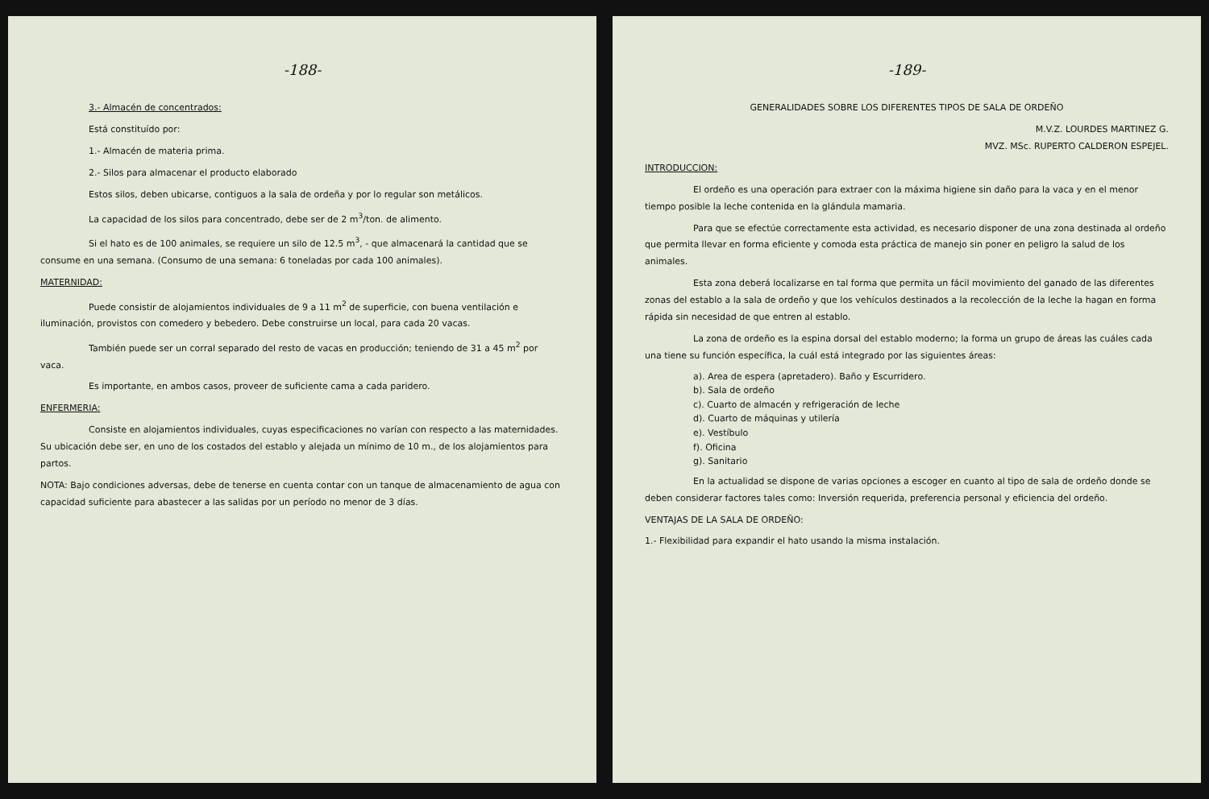-188-
3.- Almacén de concentrados:
Está constituído por:
1.- Almacén de materia prima.
2.- Silos para almacenar el producto elaborado
Estos silos, deben ubicarse, contiguos a la sala de ordeña y por lo regular son metálicos.
La capacidad de los silos para concentrado, debe ser de 2 m<sup>3</sup>/ton. de alimento.
Si el hato es de 100 animales, se requiere un silo de 12.5 m<sup>3</sup>, - que almacenará la cantidad que se consume en una semana. (Consumo de una semana: 6 toneladas por cada 100 animales).
MATERNIDAD:
Puede consistir de alojamientos individuales de 9 a 11 m<sup>2</sup> de superficie, con buena ventilación e iluminación, provistos con comedero y bebedero. Debe construirse un local, para cada 20 vacas.
También puede ser un corral separado del resto de vacas en producción; teniendo de 31 a 45 m<sup>2</sup> por vaca.
Es importante, en ambos casos, proveer de suficiente cama a cada paridero.
ENFERMERIA:
Consiste en alojamientos individuales, cuyas especificaciones no varían con respecto a las maternidades. Su ubicación debe ser, en uno de los costados del establo y alejada un mínimo de 10 m., de los alojamientos para partos.
NOTA: Bajo condiciones adversas, debe de tenerse en cuenta contar con un tanque de almacenamiento de agua con capacidad suficiente para abastecer a las salidas por un período no menor de 3 días.
-189-
GENERALIDADES SOBRE LOS DIFERENTES TIPOS DE SALA DE ORDEÑO
M.V.Z. LOURDES MARTINEZ G.
MVZ. MSc. RUPERTO CALDERON ESPEJEL.
INTRODUCCION:
El ordeño es una operación para extraer con la máxima higiene sin daño para la vaca y en el menor tiempo posible la leche contenida en la glándula mamaria.
Para que se efectúe correctamente esta actividad, es necesario disponer de una zona destinada al ordeño que permita llevar en forma eficiente y comoda esta práctica de manejo sin poner en peligro la salud de los animales.
Esta zona deberá localizarse en tal forma que permita un fácil movimiento del ganado de las diferentes zonas del establo a la sala de ordeño y que los vehículos destinados a la recolección de la leche la hagan en forma rápida sin necesidad de que entren al establo.
La zona de ordeño es la espina dorsal del establo moderno; la forma un grupo de áreas las cuáles cada una tiene su función específica, la cuál está integrado por las siguientes áreas:
a). Area de espera (apretadero). Baño y Escurridero.
b). Sala de ordeño
c). Cuarto de almacén y refrigeración de leche
d). Cuarto de máquinas y utilería
e). Vestíbulo
f). Oficina
g). Sanitario
En la actualidad se dispone de varias opciones a escoger en cuanto al tipo de sala de ordeño donde se deben considerar factores tales como: Inversión requerida, preferencia personal y eficiencia del ordeño.
VENTAJAS DE LA SALA DE ORDEÑO:
1.- Flexibilidad para expandir el hato usando la misma instalación.